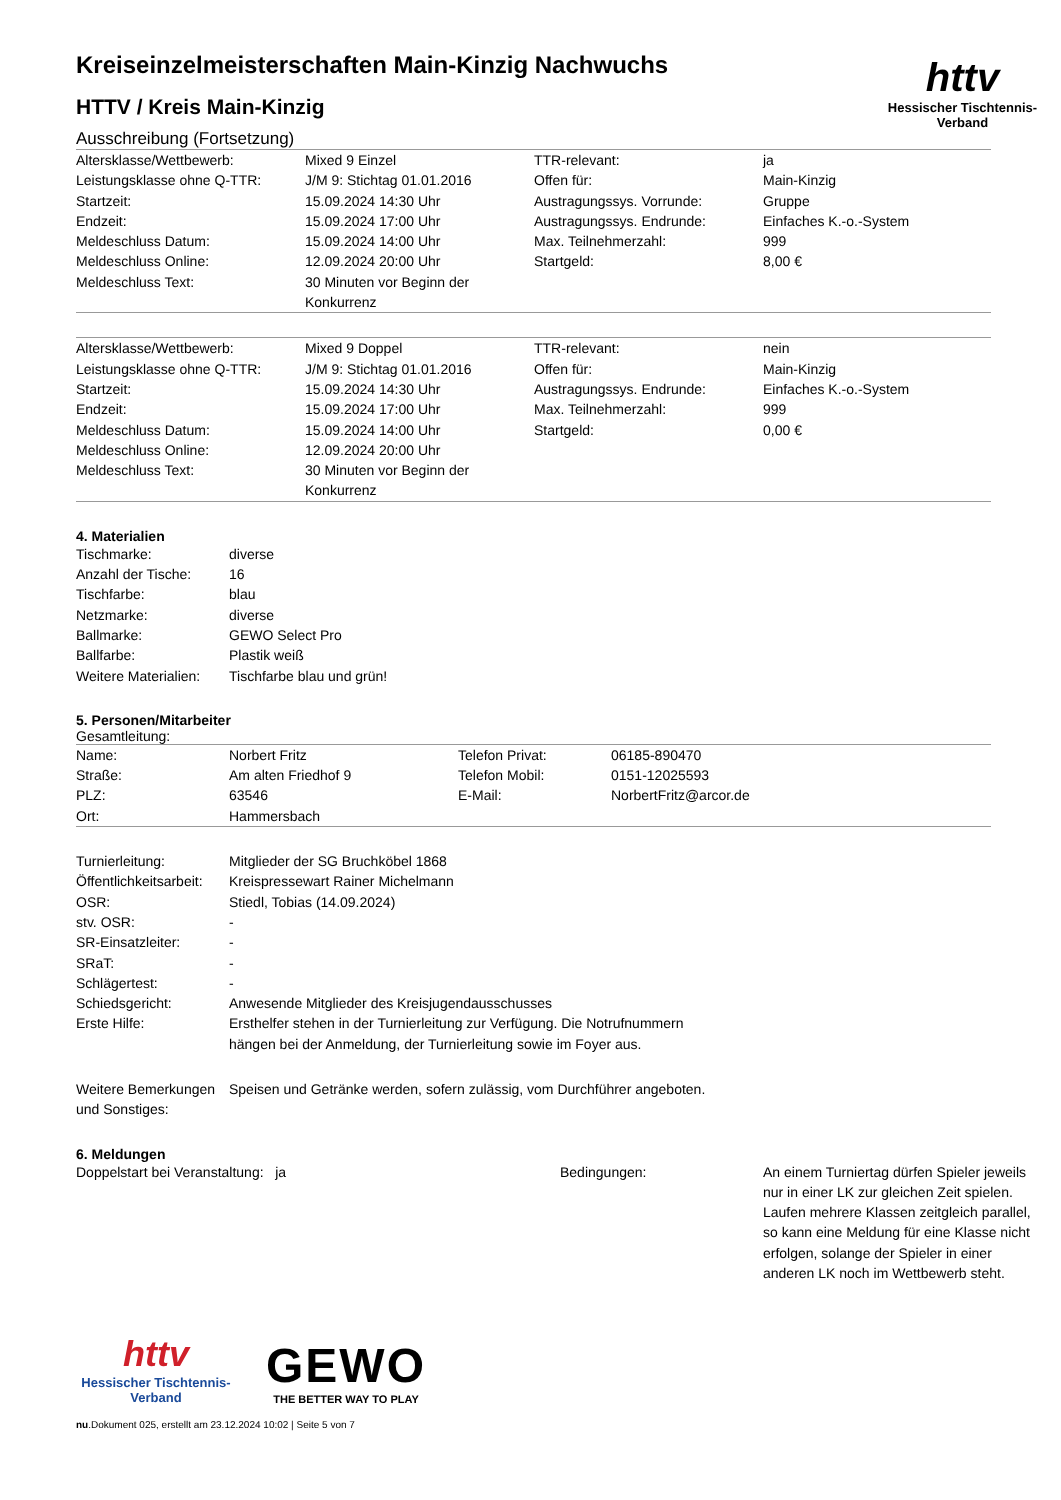httv
Hessischer Tischtennis-Verband
Kreiseinzelmeisterschaften Main-Kinzig Nachwuchs
HTTV / Kreis Main-Kinzig
Ausschreibung (Fortsetzung)
| Altersklasse/Wettbewerb: | Mixed 9 Einzel | TTR-relevant: | ja |
| Leistungsklasse ohne Q-TTR: | J/M 9: Stichtag 01.01.2016 | Offen für: | Main-Kinzig |
| Startzeit: | 15.09.2024 14:30 Uhr | Austragungssys. Vorrunde: | Gruppe |
| Endzeit: | 15.09.2024 17:00 Uhr | Austragungssys. Endrunde: | Einfaches K.-o.-System |
| Meldeschluss Datum: | 15.09.2024 14:00 Uhr | Max. Teilnehmerzahl: | 999 |
| Meldeschluss Online: | 12.09.2024 20:00 Uhr | Startgeld: | 8,00 € |
| Meldeschluss Text: | 30 Minuten vor Beginn der Konkurrenz | | |
| Altersklasse/Wettbewerb: | Mixed 9 Doppel | TTR-relevant: | nein |
| Leistungsklasse ohne Q-TTR: | J/M 9: Stichtag 01.01.2016 | Offen für: | Main-Kinzig |
| Startzeit: | 15.09.2024 14:30 Uhr | Austragungssys. Endrunde: | Einfaches K.-o.-System |
| Endzeit: | 15.09.2024 17:00 Uhr | Max. Teilnehmerzahl: | 999 |
| Meldeschluss Datum: | 15.09.2024 14:00 Uhr | Startgeld: | 0,00 € |
| Meldeschluss Online: | 12.09.2024 20:00 Uhr | | |
| Meldeschluss Text: | 30 Minuten vor Beginn der Konkurrenz | | |
4. Materialien
| Tischmarke: | diverse |
| Anzahl der Tische: | 16 |
| Tischfarbe: | blau |
| Netzmarke: | diverse |
| Ballmarke: | GEWO Select Pro |
| Ballfarbe: | Plastik weiß |
| Weitere Materialien: | Tischfarbe blau und grün! |
5. Personen/Mitarbeiter
Gesamtleitung:
| Name: | Norbert Fritz | Telefon Privat: | 06185-890470 |
| Straße: | Am alten Friedhof 9 | Telefon Mobil: | 0151-12025593 |
| PLZ: | 63546 | E-Mail: | NorbertFritz@arcor.de |
| Ort: | Hammersbach | | |
| Turnierleitung: | Mitglieder der SG Bruchköbel 1868 |
| Öffentlichkeitsarbeit: | Kreispressewart Rainer Michelmann |
| OSR: | Stiedl, Tobias (14.09.2024) |
| stv. OSR: | - |
| SR-Einsatzleiter: | - |
| SRaT: | - |
| Schlägertest: | - |
| Schiedsgericht: | Anwesende Mitglieder des Kreisjugendausschusses |
| Erste Hilfe: | Ersthelfer stehen in der Turnierleitung zur Verfügung. Die Notrufnummern hängen bei der Anmeldung, der Turnierleitung sowie im Foyer aus. |
| Weitere Bemerkungen und Sonstiges: | Speisen und Getränke werden, sofern zulässig, vom Durchführer angeboten. |
6. Meldungen
| Doppelstart bei Veranstaltung: ja | Bedingungen: | An einem Turniertag dürfen Spieler jeweils nur in einer LK zur gleichen Zeit spielen. Laufen mehrere Klassen zeitgleich parallel, so kann eine Meldung für eine Klasse nicht erfolgen, solange der Spieler in einer anderen LK noch im Wettbewerb steht. |
httv
Hessischer Tischtennis-Verband
GEWO
THE BETTER WAY TO PLAY
nu.Dokument 025, erstellt am 23.12.2024 10:02 | Seite 5 von 7